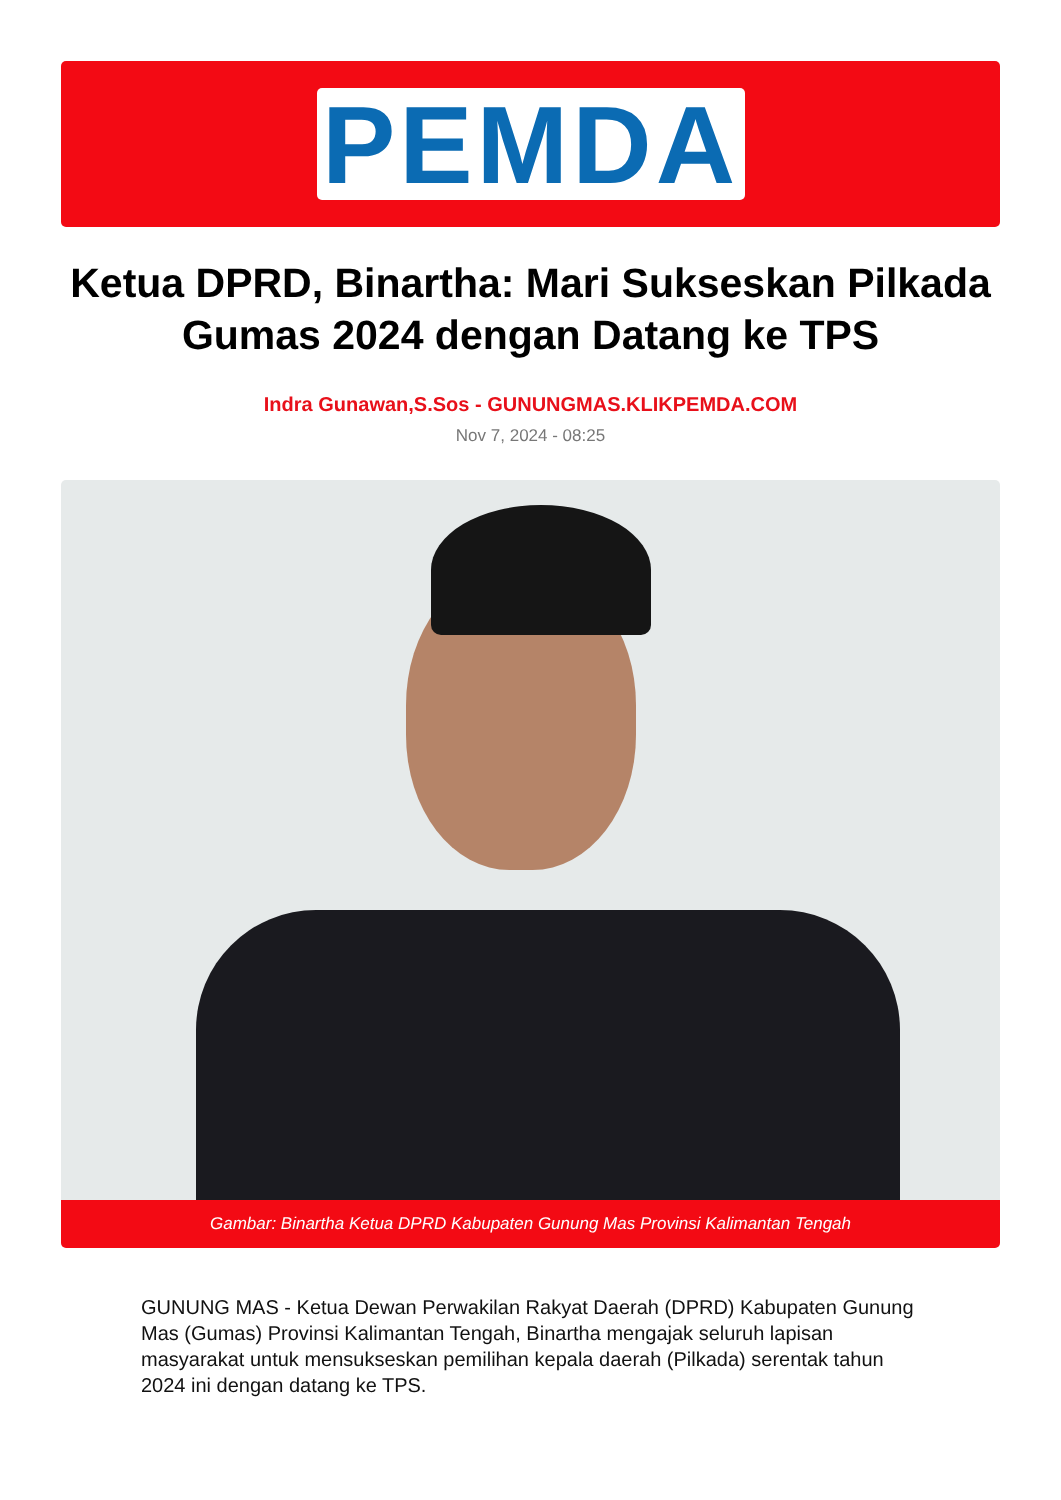PEMDA
Ketua DPRD, Binartha: Mari Sukseskan Pilkada Gumas 2024 dengan Datang ke TPS
Indra Gunawan,S.Sos - GUNUNGMAS.KLIKPEMDA.COM
Nov 7, 2024 - 08:25
Gambar: Binartha Ketua DPRD Kabupaten Gunung Mas Provinsi Kalimantan Tengah
GUNUNG MAS - Ketua Dewan Perwakilan Rakyat Daerah (DPRD) Kabupaten Gunung Mas (Gumas) Provinsi Kalimantan Tengah, Binartha mengajak seluruh lapisan masyarakat untuk mensukseskan pemilihan kepala daerah (Pilkada) serentak tahun 2024 ini dengan datang ke TPS.